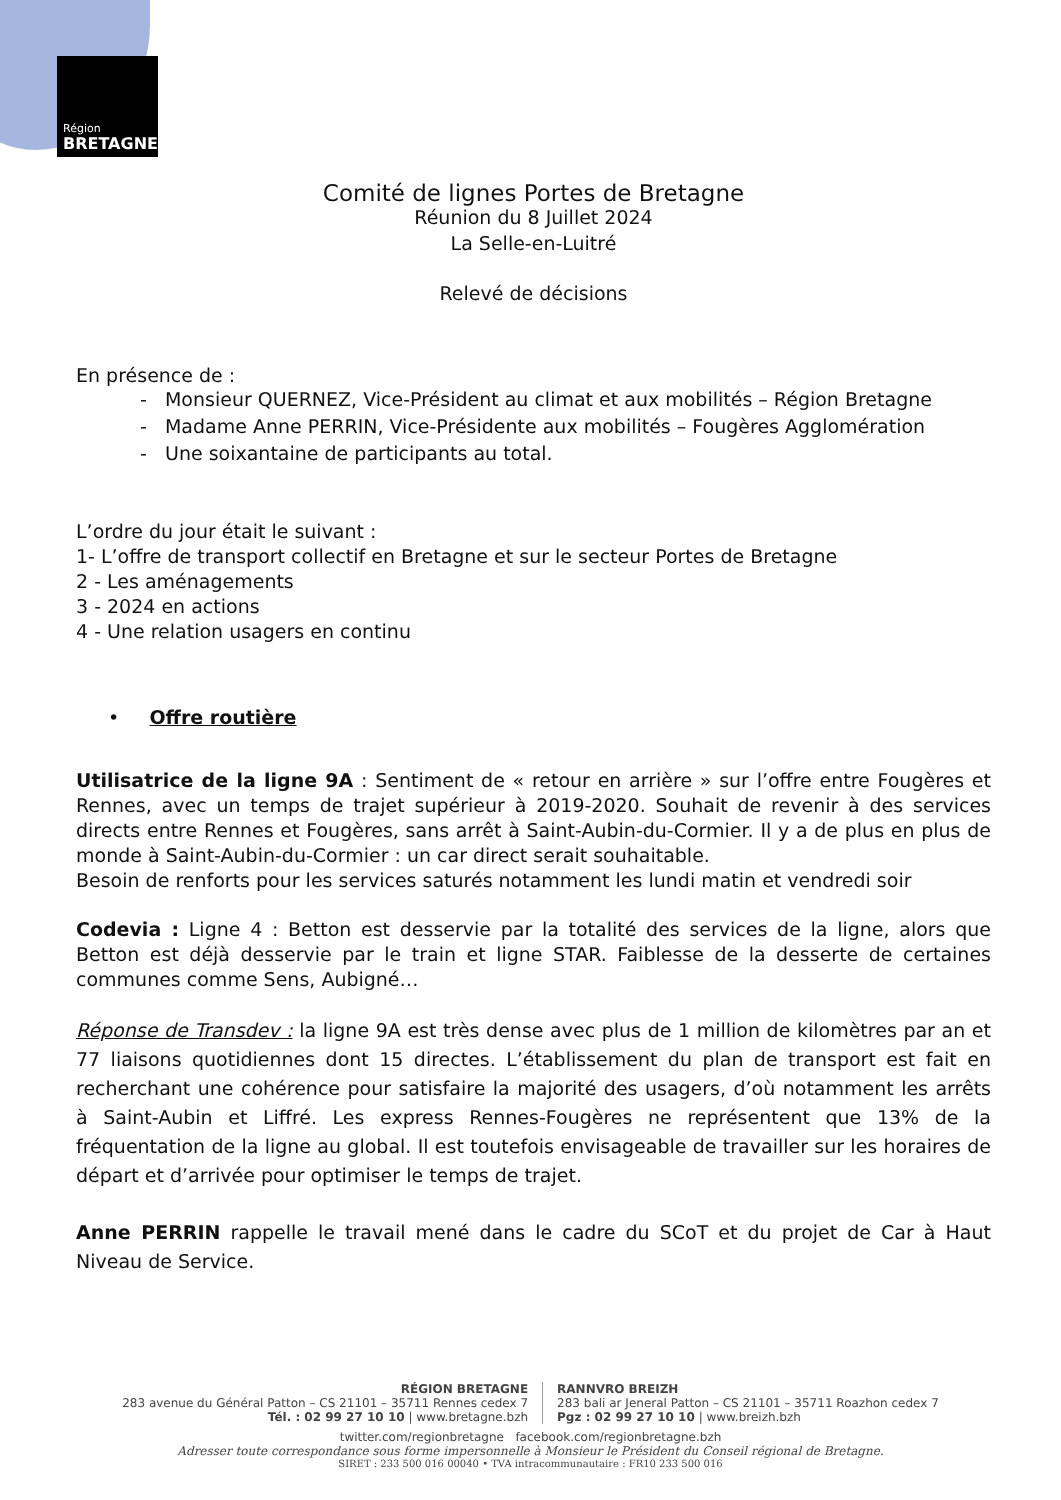Région
BRETAGNE
Comité de lignes Portes de Bretagne
Réunion du 8 Juillet 2024
La Selle-en-Luitré
Relevé de décisions
En présence de :
- Monsieur QUERNEZ, Vice-Président au climat et aux mobilités – Région Bretagne
- Madame Anne PERRIN, Vice-Présidente aux mobilités – Fougères Agglomération
- Une soixantaine de participants au total.
L’ordre du jour était le suivant :
1- L’offre de transport collectif en Bretagne et sur le secteur Portes de Bretagne
2 - Les aménagements
3 - 2024 en actions
4 - Une relation usagers en continu
• Offre routière
Utilisatrice de la ligne 9A : Sentiment de « retour en arrière » sur l’offre entre Fougères et Rennes, avec un temps de trajet supérieur à 2019-2020. Souhait de revenir à des services directs entre Rennes et Fougères, sans arrêt à Saint-Aubin-du-Cormier. Il y a de plus en plus de monde à Saint-Aubin-du-Cormier : un car direct serait souhaitable.
Besoin de renforts pour les services saturés notamment les lundi matin et vendredi soir
Codevia : Ligne 4 : Betton est desservie par la totalité des services de la ligne, alors que Betton est déjà desservie par le train et ligne STAR. Faiblesse de la desserte de certaines communes comme Sens, Aubigné…
Réponse de Transdev : la ligne 9A est très dense avec plus de 1 million de kilomètres par an et 77 liaisons quotidiennes dont 15 directes. L’établissement du plan de transport est fait en recherchant une cohérence pour satisfaire la majorité des usagers, d’où notamment les arrêts à Saint-Aubin et Liffré. Les express Rennes-Fougères ne représentent que 13% de la fréquentation de la ligne au global. Il est toutefois envisageable de travailler sur les horaires de départ et d’arrivée pour optimiser le temps de trajet.
Anne PERRIN rappelle le travail mené dans le cadre du SCoT et du projet de Car à Haut Niveau de Service.
RÉGION BRETAGNE
283 avenue du Général Patton – CS 21101 – 35711 Rennes cedex 7
Tél. : 02 99 27 10 10 | www.bretagne.bzh
RANNVRO BREIZH
283 bali ar Jeneral Patton – CS 21101 – 35711 Roazhon cedex 7
Pgz : 02 99 27 10 10 | www.breizh.bzh
twitter.com/regionbretagne facebook.com/regionbretagne.bzh
Adresser toute correspondance sous forme impersonnelle à Monsieur le Président du Conseil régional de Bretagne.
SIRET : 233 500 016 00040 • TVA intracommunautaire : FR10 233 500 016